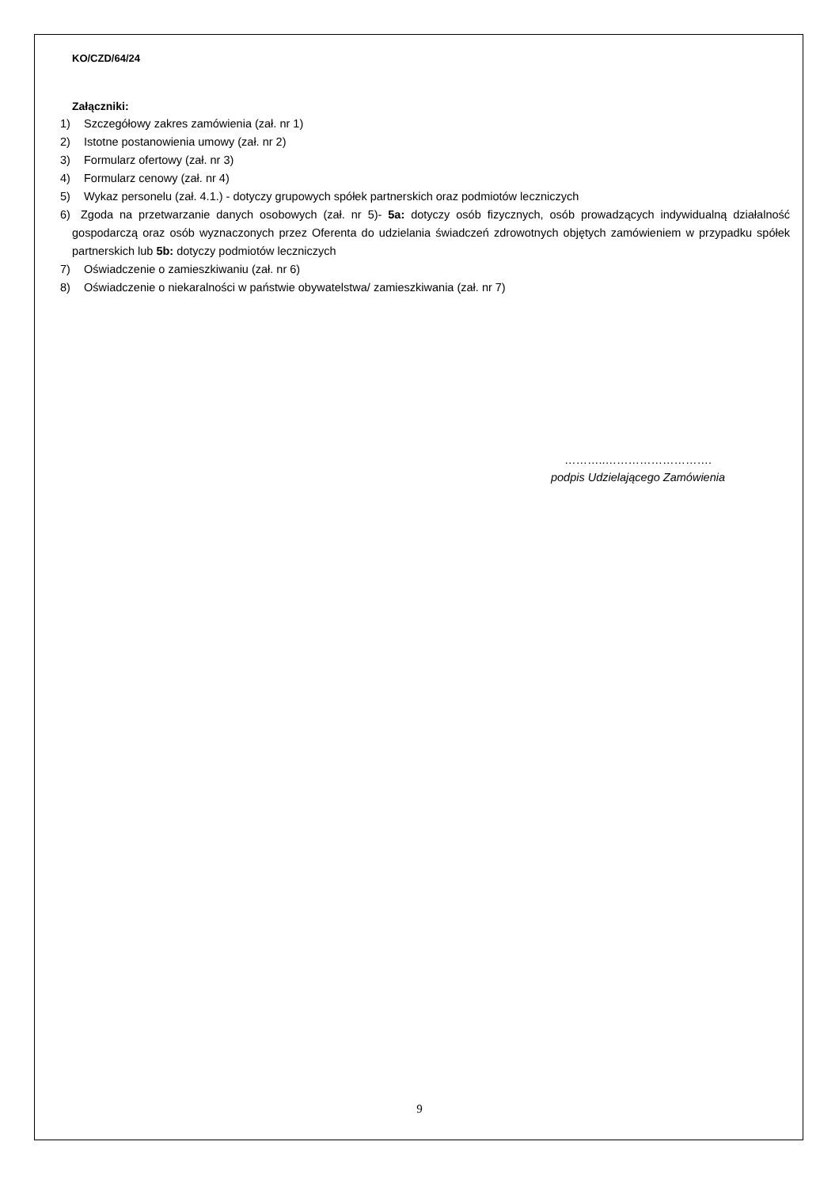KO/CZD/64/24
Załączniki:
1) Szczegółowy zakres zamówienia (zał. nr 1)
2) Istotne postanowienia umowy (zał. nr 2)
3) Formularz ofertowy (zał. nr 3)
4) Formularz cenowy (zał. nr 4)
5) Wykaz personelu (zał. 4.1.) - dotyczy grupowych spółek partnerskich oraz podmiotów leczniczych
6) Zgoda na przetwarzanie danych osobowych (zał. nr 5)- 5a: dotyczy osób fizycznych, osób prowadzących indywidualną działalność gospodarczą oraz osób wyznaczonych przez Oferenta do udzielania świadczeń zdrowotnych objętych zamówieniem w przypadku spółek partnerskich lub 5b: dotyczy podmiotów leczniczych
7) Oświadczenie o zamieszkiwaniu (zał. nr 6)
8) Oświadczenie o niekaralności w państwie obywatelstwa/ zamieszkiwania (zał. nr 7)
………..……………………….
podpis Udzielającego Zamówienia
9